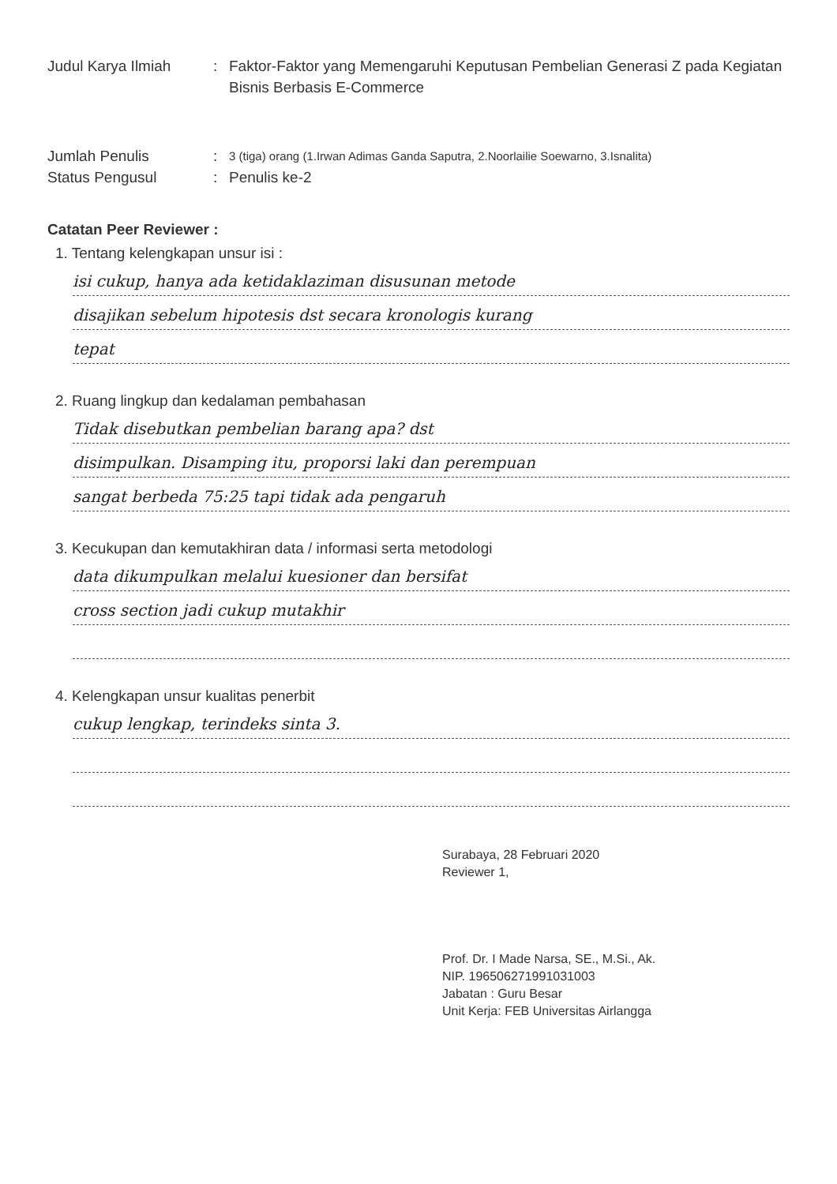Judul Karya Ilmiah : Faktor-Faktor yang Memengaruhi Keputusan Pembelian Generasi Z pada Kegiatan Bisnis Berbasis E-Commerce
Jumlah Penulis :
3 (tiga) orang (1.Irwan Adimas Ganda Saputra, 2.Noorlailie Soewarno, 3.Isnalita)
Status Pengusul : Penulis ke-2
Catatan Peer Reviewer :
1. Tentang kelengkapan unsur isi :
isi cukup, hanya ada ketidaklaziman disusunan metode
disajikan sebelum hipotesis dst secara kronologis kurang
tepat
2. Ruang lingkup dan kedalaman pembahasan
Tidak disebutkan pembelian barang apa? dst
disimpulkan. Disamping itu, proporsi laki dan perempuan
sangat berbeda 75:25 tapi tidak ada pengaruh
3. Kecukupan dan kemutakhiran data / informasi serta metodologi
data dikumpulkan melalui kuesioner dan bersifat
cross section jadi cukup mutakhir
4. Kelengkapan unsur kualitas penerbit
cukup lengkap, terindeks sinta 3.
Surabaya, 28 Februari 2020
Reviewer 1,
Prof. Dr. I Made Narsa, SE., M.Si., Ak.
NIP. 196506271991031003
Jabatan : Guru Besar
Unit Kerja: FEB Universitas Airlangga